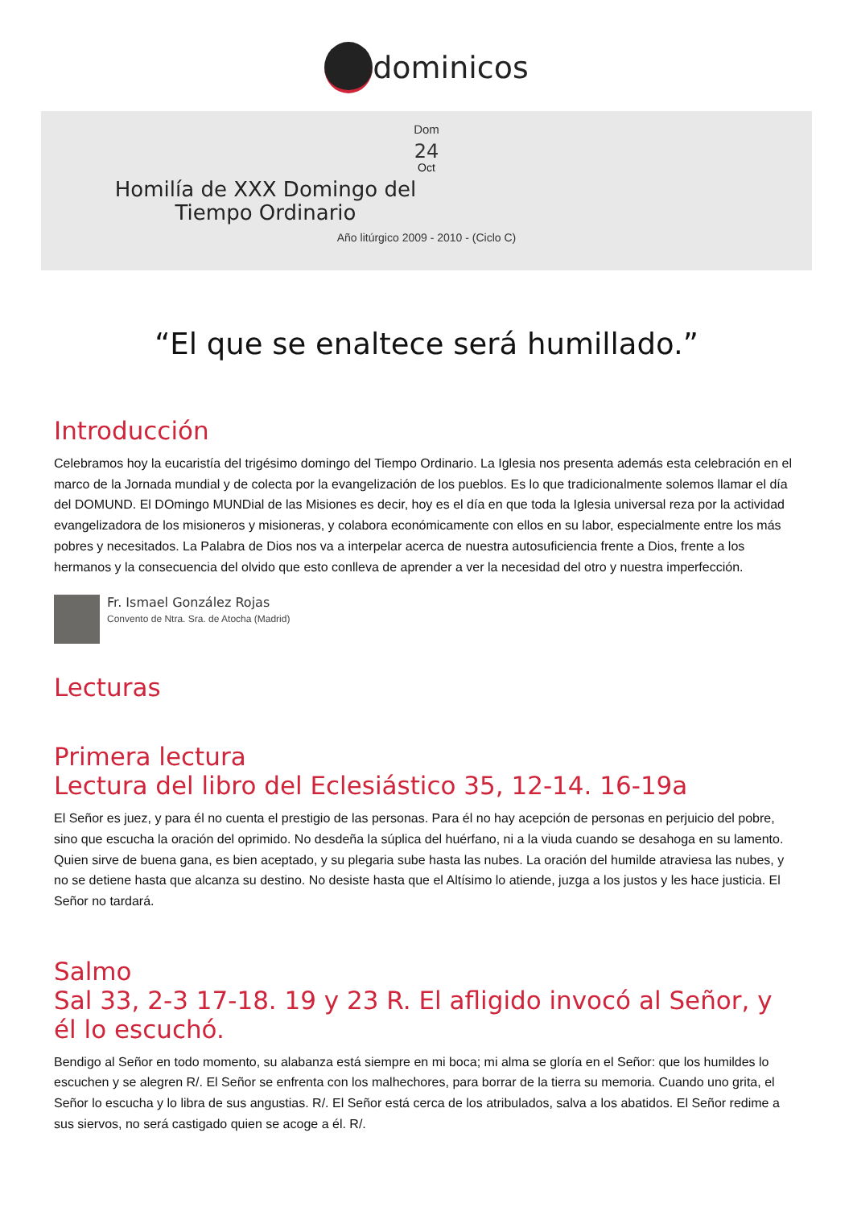✸ dominicos
Dom
24
Oct
Homilía de XXX Domingo del Tiempo Ordinario
Año litúrgico 2009 - 2010 - (Ciclo C)
“El que se enaltece será humillado.”
Introducción
Celebramos hoy la eucaristía del trigésimo domingo del Tiempo Ordinario. La Iglesia nos presenta además esta celebración en el marco de la Jornada mundial y de colecta por la evangelización de los pueblos. Es lo que tradicionalmente solemos llamar el día del DOMUND. El DOmingo MUNDial de las Misiones es decir, hoy es el día en que toda la Iglesia universal reza por la actividad evangelizadora de los misioneros y misioneras, y colabora económicamente con ellos en su labor, especialmente entre los más pobres y necesitados. La Palabra de Dios nos va a interpelar acerca de nuestra autosuficiencia frente a Dios, frente a los hermanos y la consecuencia del olvido que esto conlleva de aprender a ver la necesidad del otro y nuestra imperfección.
Fr. Ismael González Rojas
Convento de Ntra. Sra. de Atocha (Madrid)
Lecturas
Primera lectura
Lectura del libro del Eclesiástico 35, 12-14. 16-19a
El Señor es juez, y para él no cuenta el prestigio de las personas. Para él no hay acepción de personas en perjuicio del pobre, sino que escucha la oración del oprimido. No desdeña la súplica del huérfano, ni a la viuda cuando se desahoga en su lamento. Quien sirve de buena gana, es bien aceptado, y su plegaria sube hasta las nubes. La oración del humilde atraviesa las nubes, y no se detiene hasta que alcanza su destino. No desiste hasta que el Altísimo lo atiende, juzga a los justos y les hace justicia. El Señor no tardará.
Salmo
Sal 33, 2-3 17-18. 19 y 23 R. El afligido invocó al Señor, y él lo escuchó.
Bendigo al Señor en todo momento, su alabanza está siempre en mi boca; mi alma se gloría en el Señor: que los humildes lo escuchen y se alegren R/. El Señor se enfrenta con los malhechores, para borrar de la tierra su memoria. Cuando uno grita, el Señor lo escucha y lo libra de sus angustias. R/. El Señor está cerca de los atribulados, salva a los abatidos. El Señor redime a sus siervos, no será castigado quien se acoge a él. R/.